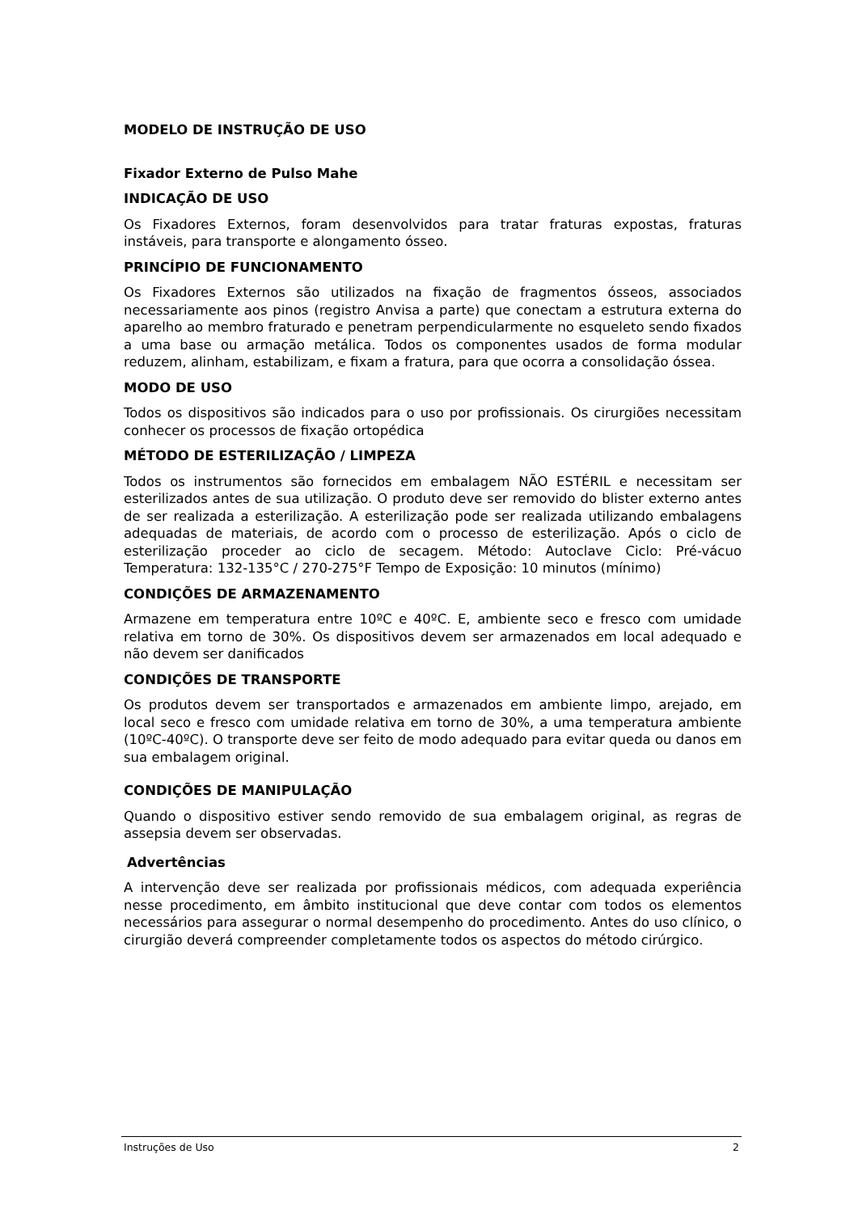MODELO DE INSTRUÇÃO DE USO
Fixador Externo de Pulso Mahe
INDICAÇÃO DE USO
Os Fixadores Externos, foram desenvolvidos para tratar fraturas expostas, fraturas instáveis, para transporte e alongamento ósseo.
PRINCÍPIO DE FUNCIONAMENTO
Os Fixadores Externos são utilizados na fixação de fragmentos ósseos, associados necessariamente aos pinos (registro Anvisa a parte) que conectam a estrutura externa do aparelho ao membro fraturado e penetram perpendicularmente no esqueleto sendo fixados a uma base ou armação metálica. Todos os componentes usados de forma modular reduzem, alinham, estabilizam, e fixam a fratura, para que ocorra a consolidação óssea.
MODO DE USO
Todos os dispositivos são indicados para o uso por profissionais. Os cirurgiões necessitam conhecer os processos de fixação ortopédica
MÉTODO DE ESTERILIZAÇÃO / LIMPEZA
Todos os instrumentos são fornecidos em embalagem NÃO ESTÉRIL e necessitam ser esterilizados antes de sua utilização. O produto deve ser removido do blister externo antes de ser realizada a esterilização. A esterilização pode ser realizada utilizando embalagens adequadas de materiais, de acordo com o processo de esterilização. Após o ciclo de esterilização proceder ao ciclo de secagem. Método: Autoclave Ciclo: Pré-vácuo Temperatura: 132-135°C / 270-275°F Tempo de Exposição: 10 minutos (mínimo)
CONDIÇÕES DE ARMAZENAMENTO
Armazene em temperatura entre 10ºC e 40ºC. E, ambiente seco e fresco com umidade relativa em torno de 30%. Os dispositivos devem ser armazenados em local adequado e não devem ser danificados
CONDIÇÕES DE TRANSPORTE
Os produtos devem ser transportados e armazenados em ambiente limpo, arejado, em local seco e fresco com umidade relativa em torno de 30%, a uma temperatura ambiente (10ºC-40ºC). O transporte deve ser feito de modo adequado para evitar queda ou danos em sua embalagem original.
CONDIÇÕES DE MANIPULAÇÃO
Quando o dispositivo estiver sendo removido de sua embalagem original, as regras de assepsia devem ser observadas.
Advertências
A intervenção deve ser realizada por profissionais médicos, com adequada experiência nesse procedimento, em âmbito institucional que deve contar com todos os elementos necessários para assegurar o normal desempenho do procedimento. Antes do uso clínico, o cirurgião deverá compreender completamente todos os aspectos do método cirúrgico.
Instruções de Uso 2